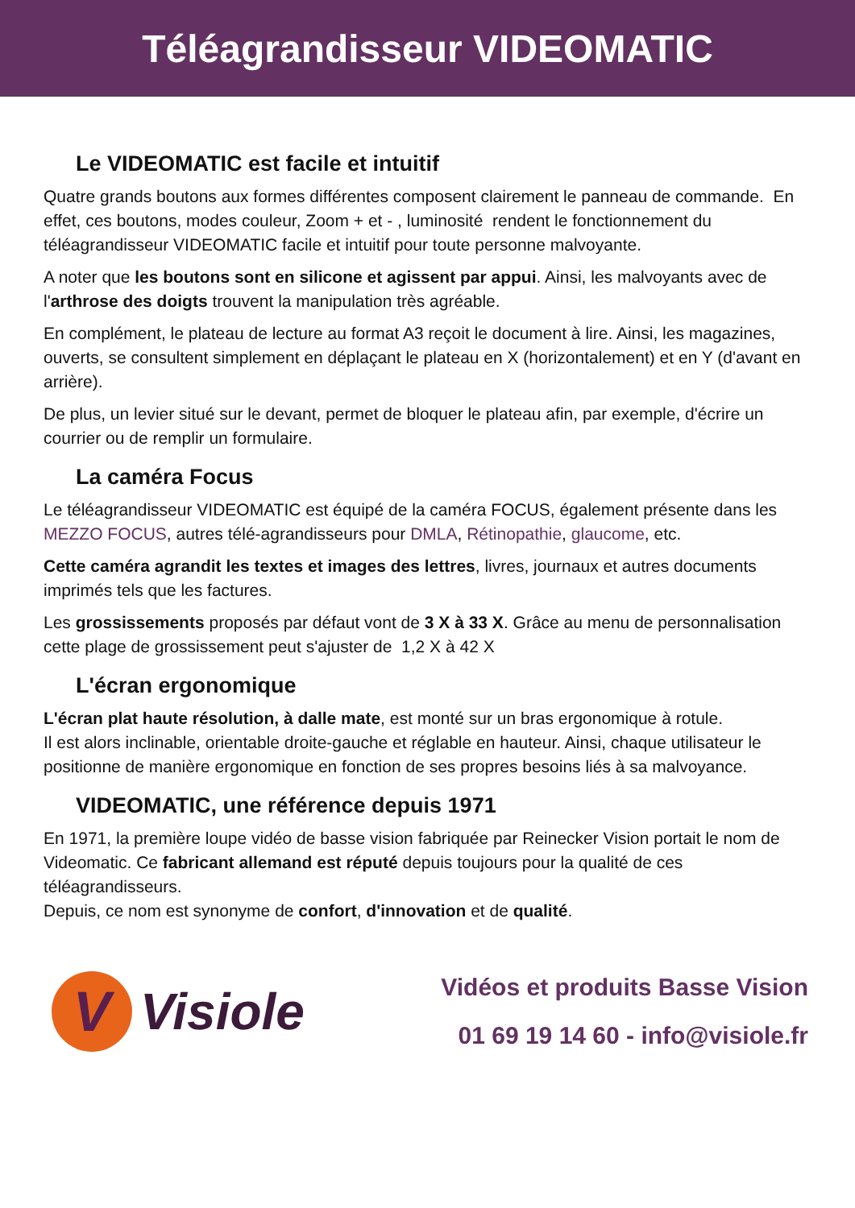Téléagrandisseur VIDEOMATIC
Le VIDEOMATIC est facile et intuitif
Quatre grands boutons aux formes différentes composent clairement le panneau de commande. En effet, ces boutons, modes couleur, Zoom + et - , luminosité rendent le fonctionnement du téléagrandisseur VIDEOMATIC facile et intuitif pour toute personne malvoyante.
A noter que les boutons sont en silicone et agissent par appui. Ainsi, les malvoyants avec de l'arthrose des doigts trouvent la manipulation très agréable.
En complément, le plateau de lecture au format A3 reçoit le document à lire. Ainsi, les magazines, ouverts, se consultent simplement en déplaçant le plateau en X (horizontalement) et en Y (d'avant en arrière).
De plus, un levier situé sur le devant, permet de bloquer le plateau afin, par exemple, d'écrire un courrier ou de remplir un formulaire.
La caméra Focus
Le téléagrandisseur VIDEOMATIC est équipé de la caméra FOCUS, également présente dans les MEZZO FOCUS, autres télé-agrandisseurs pour DMLA, Rétinopathie, glaucome, etc.
Cette caméra agrandit les textes et images des lettres, livres, journaux et autres documents imprimés tels que les factures.
Les grossissements proposés par défaut vont de 3 X à 33 X. Grâce au menu de personnalisation cette plage de grossissement peut s'ajuster de 1,2 X à 42 X
L'écran ergonomique
L'écran plat haute résolution, à dalle mate, est monté sur un bras ergonomique à rotule.
Il est alors inclinable, orientable droite-gauche et réglable en hauteur. Ainsi, chaque utilisateur le positionne de manière ergonomique en fonction de ses propres besoins liés à sa malvoyance.
VIDEOMATIC, une référence depuis 1971
En 1971, la première loupe vidéo de basse vision fabriquée par Reinecker Vision portait le nom de Videomatic. Ce fabricant allemand est réputé depuis toujours pour la qualité de ces téléagrandisseurs.
Depuis, ce nom est synonyme de confort, d'innovation et de qualité.
V
Visiole
Vidéos et produits Basse Vision
01 69 19 14 60 - info@visiole.fr